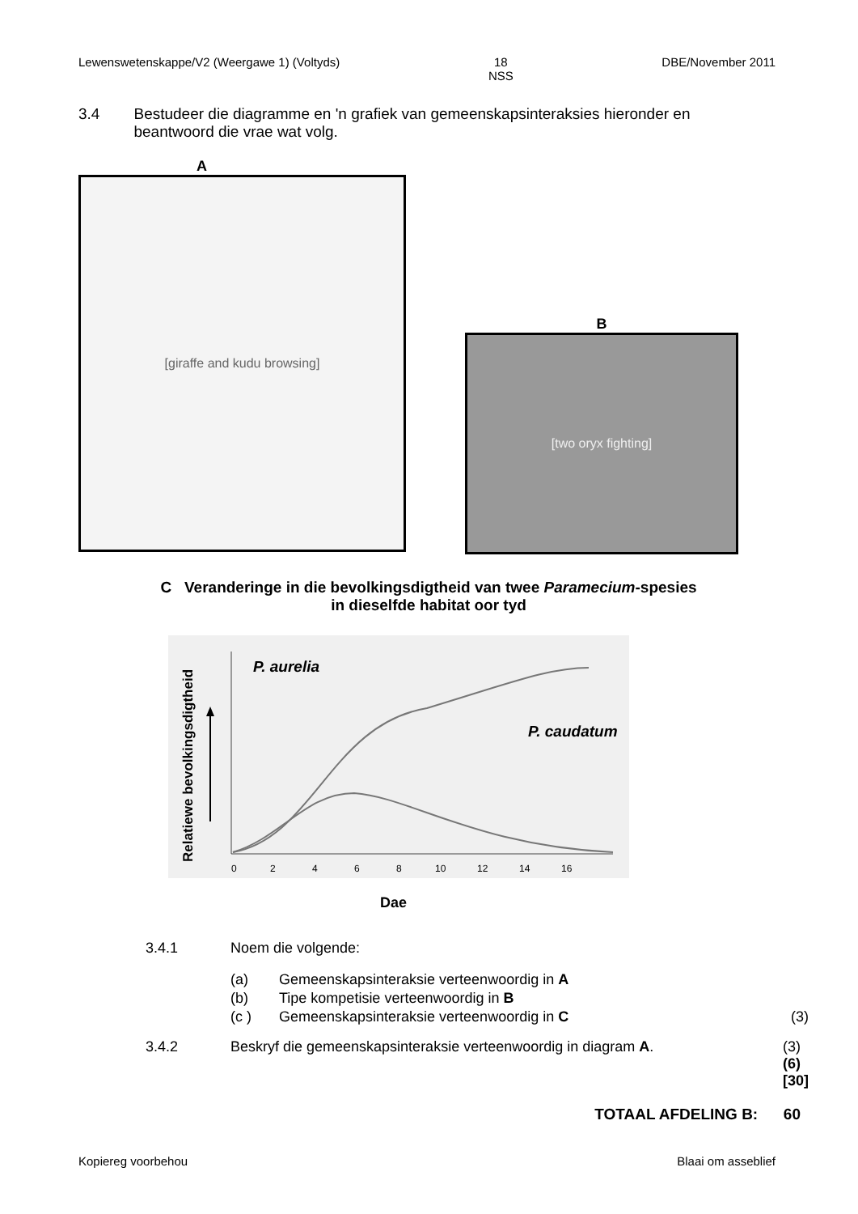Lewenswetenskappe/V2 (Weergawe 1) (Voltyds) 18
NSS DBE/November 2011
3.4 Bestudeer die diagramme en 'n grafiek van gemeenskapsinteraksies hieronder en beantwoord die vrae wat volg.
A
[giraffe and kudu browsing]
B
[two oryx fighting]
C Veranderinge in die bevolkingsdigtheid van twee Paramecium-spesies
in dieselfde habitat oor tyd
Relatiewe bevolkingsdigtheid
P. aurelia
P. caudatum
0
2
4
6
8
10
12
14
16
Dae
3.4.1 Noem die volgende:
(a) Gemeenskapsinteraksie verteenwoordig in A
(b) Tipe kompetisie verteenwoordig in B
(c ) Gemeenskapsinteraksie verteenwoordig in C (3)
3.4.2 Beskryf die gemeenskapsinteraksie verteenwoordig in diagram A. (3)
(6)
[30]
TOTAAL AFDELING B: 60
Kopiereg voorbehou Blaai om asseblief